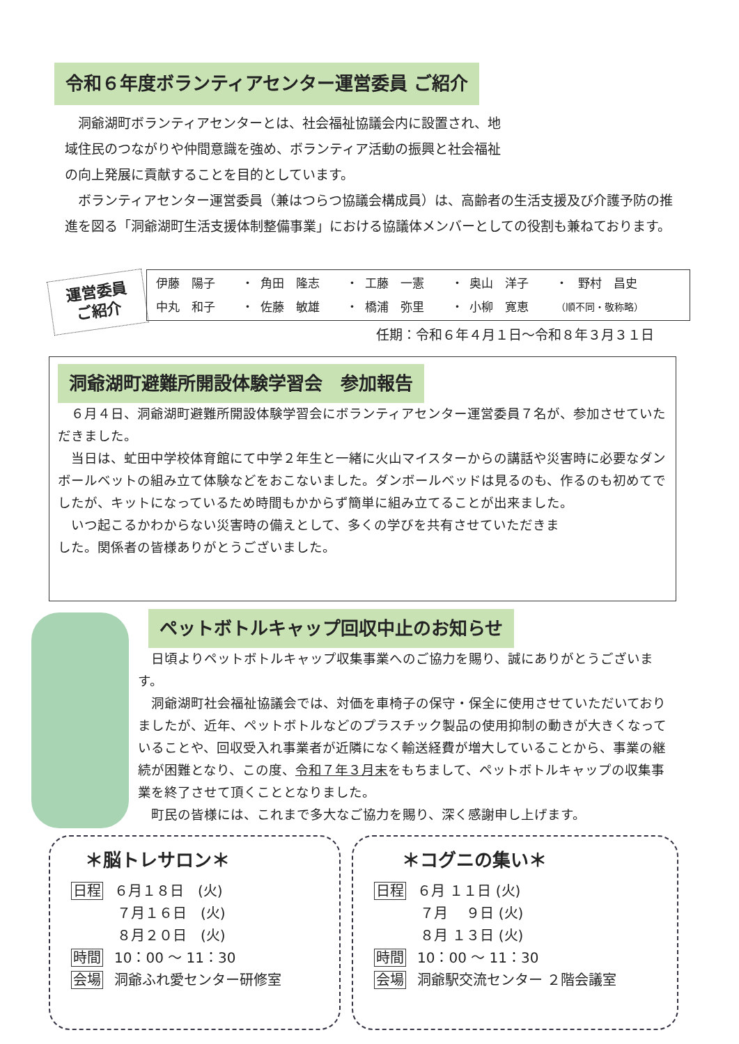令和６年度ボランティアセンター運営委員 ご紹介
　洞爺湖町ボランティアセンターとは、社会福祉協議会内に設置され、地域住民のつながりや仲間意識を強め、ボランティア活動の振興と社会福祉の向上発展に貢献することを目的としています。
　ボランティアセンター運営委員（兼はつらつ協議会構成員）は、高齢者の生活支援及び介護予防の推進を図る「洞爺湖町生活支援体制整備事業」における協議体メンバーとしての役割も兼ねております。
運営委員
ご紹介
| 伊藤 陽子 | ・ | 角田 隆志 | ・ | 工藤 一憲 | ・ | 奥山 洋子 | ・ | 野村 昌史 |
| 中丸 和子 | ・ | 佐藤 敏雄 | ・ | 橋浦 弥里 | ・ | 小柳 寛恵 | （順不同・敬称略） | |
任期：令和６年４月１日～令和８年３月３１日
洞爺湖町避難所開設体験学習会　参加報告
　６月４日、洞爺湖町避難所開設体験学習会にボランティアセンター運営委員７名が、参加させていただきました。
　当日は、虻田中学校体育館にて中学２年生と一緒に火山マイスターからの講話や災害時に必要なダンボールベットの組み立て体験などをおこないました。ダンボールベッドは見るのも、作るのも初めてでしたが、キットになっているため時間もかからず簡単に組み立てることが出来ました。
　いつ起こるかわからない災害時の備えとして、多くの学びを共有させていただきました。関係者の皆様ありがとうございました。
ペットボトルキャップ回収中止のお知らせ
　日頃よりペットボトルキャップ収集事業へのご協力を賜り、誠にありがとうございます。
　洞爺湖町社会福祉協議会では、対価を車椅子の保守・保全に使用させていただいておりましたが、近年、ペットボトルなどのプラスチック製品の使用抑制の動きが大きくなっていることや、回収受入れ事業者が近隣になく輸送経費が増大していることから、事業の継続が困難となり、この度、令和７年３月末をもちまして、ペットボトルキャップの収集事業を終了させて頂くこととなりました。
　町民の皆様には、これまで多大なご協力を賜り、深く感謝申し上げます。
＊脳トレサロン＊
日程 ６月１８日　(火)
７月１６日　(火)
８月２０日　(火)
時間 10：00 ～ 11：30
会場 洞爺ふれ愛センター研修室
＊コグニの集い＊
日程 ６月 １１日 (火)
７月　 ９日 (火)
８月 １３日 (火)
時間 10：00 ～ 11：30
会場 洞爺駅交流センター ２階会議室